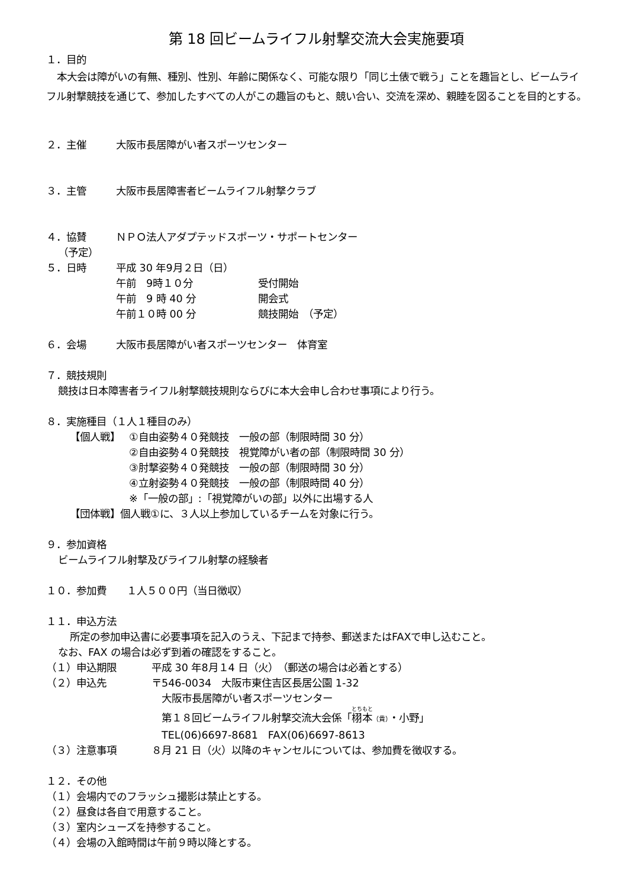第 18 回ビームライフル射撃交流大会実施要項
１．目的
本大会は障がいの有無、種別、性別、年齢に関係なく、可能な限り「同じ土俵で戦う」ことを趣旨とし、ビームライフル射撃競技を通じて、参加したすべての人がこの趣旨のもと、競い合い、交流を深め、親睦を図ることを目的とする。
２．主催 大阪市長居障がい者スポーツセンター
３．主管 大阪市長居障害者ビームライフル射撃クラブ
４．協賛 ＮＰＯ法人アダプテッドスポーツ・サポートセンター
（予定）
５．日時 平成 30 年9月２日（日）
午前　9時１０分 受付開始
午前　9 時 40 分 開会式
午前１０時 00 分 競技開始　（予定）
６．会場 大阪市長居障がい者スポーツセンター　体育室
７．競技規則
競技は日本障害者ライフル射撃競技規則ならびに本大会申し合わせ事項により行う。
８．実施種目（１人１種目のみ）
【個人戦】 ①自由姿勢４０発競技　一般の部（制限時間 30 分）
②自由姿勢４０発競技　視覚障がい者の部（制限時間 30 分）
③肘撃姿勢４０発競技　一般の部（制限時間 30 分）
④立射姿勢４０発競技　一般の部（制限時間 40 分）
※「一般の部」:「視覚障がいの部」以外に出場する人
【団体戦】個人戦①に、３人以上参加しているチームを対象に行う。
９．参加資格
ビームライフル射撃及びライフル射撃の経験者
１０．参加費　　１人５００円（当日徴収）
１１．申込方法
所定の参加申込書に必要事項を記入のうえ、下記まで持参、郵送またはFAXで申し込むこと。
なお、FAX の場合は必ず到着の確認をすること。
（１）申込期限 平成 30 年8月１4 日（火）　（郵送の場合は必着とする）
（２）申込先 〒546-0034　大阪市東住吉区長居公園 1-32
　大阪市長居障がい者スポーツセンター
　第１８回ビームライフル射撃交流大会係「栩本（貴）・小野」
　TEL(06)6697-8681　FAX(06)6697-8613
（３）注意事項 ８月 21 日（火）以降のキャンセルについては、参加費を徴収する。
１２．その他
（１）会場内でのフラッシュ撮影は禁止とする。
（２）昼食は各自で用意すること。
（３）室内シューズを持参すること。
（４）会場の入館時間は午前９時以降とする。